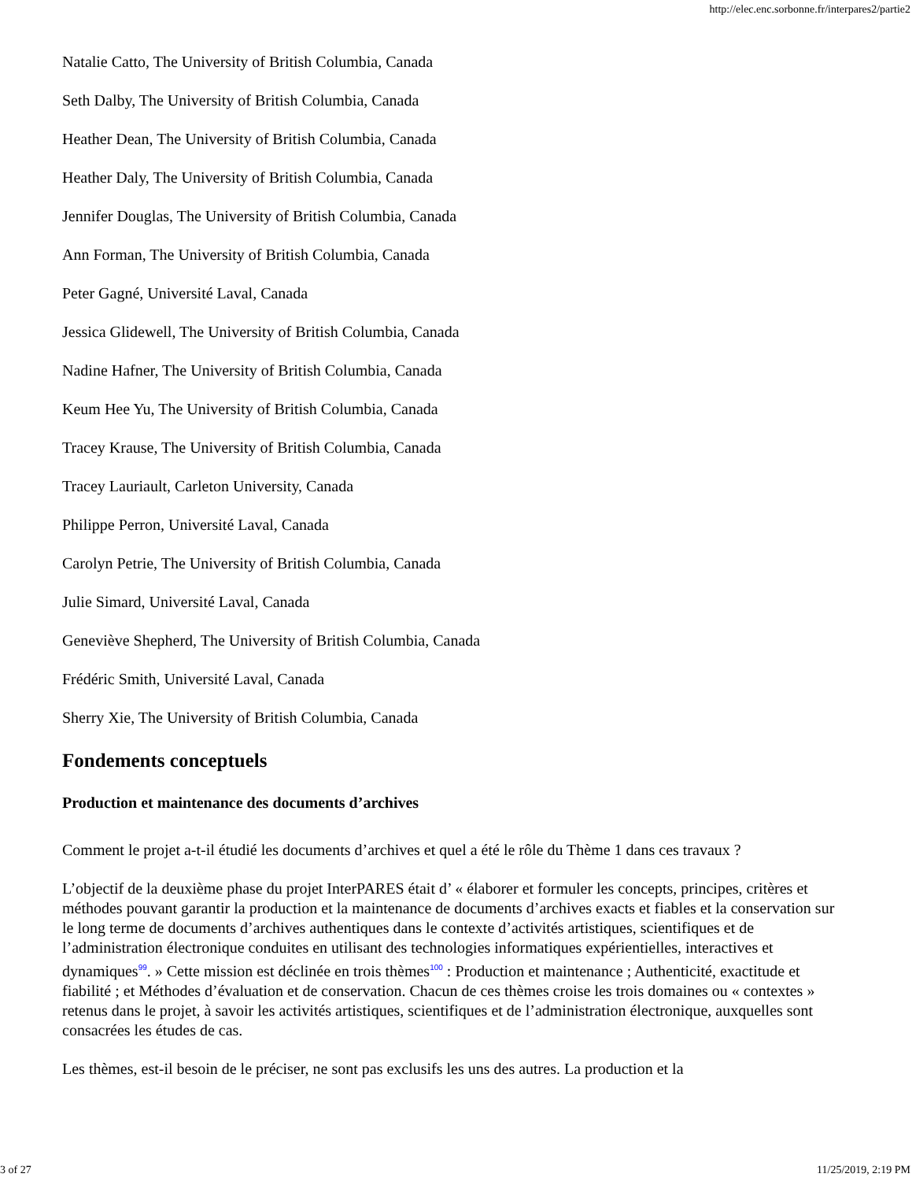http://elec.enc.sorbonne.fr/interpares2/partie2
Natalie Catto, The University of British Columbia, Canada
Seth Dalby, The University of British Columbia, Canada
Heather Dean, The University of British Columbia, Canada
Heather Daly, The University of British Columbia, Canada
Jennifer Douglas, The University of British Columbia, Canada
Ann Forman, The University of British Columbia, Canada
Peter Gagné, Université Laval, Canada
Jessica Glidewell, The University of British Columbia, Canada
Nadine Hafner, The University of British Columbia, Canada
Keum Hee Yu, The University of British Columbia, Canada
Tracey Krause, The University of British Columbia, Canada
Tracey Lauriault, Carleton University, Canada
Philippe Perron, Université Laval, Canada
Carolyn Petrie, The University of British Columbia, Canada
Julie Simard, Université Laval, Canada
Geneviève Shepherd, The University of British Columbia, Canada
Frédéric Smith, Université Laval, Canada
Sherry Xie, The University of British Columbia, Canada
Fondements conceptuels
Production et maintenance des documents d’archives
Comment le projet a-t-il étudié les documents d’archives et quel a été le rôle du Thème 1 dans ces travaux ?
L’objectif de la deuxième phase du projet InterPARES était d’ « élaborer et formuler les concepts, principes, critères et méthodes pouvant garantir la production et la maintenance de documents d’archives exacts et fiables et la conservation sur le long terme de documents d’archives authentiques dans le contexte d’activités artistiques, scientifiques et de l’administration électronique conduites en utilisant des technologies informatiques expérientielles, interactives et dynamiques<sup>99</sup>. » Cette mission est déclinée en trois thèmes<sup>100</sup> : Production et maintenance ; Authenticité, exactitude et fiabilité ; et Méthodes d’évaluation et de conservation. Chacun de ces thèmes croise les trois domaines ou « contextes » retenus dans le projet, à savoir les activités artistiques, scientifiques et de l’administration électronique, auxquelles sont consacrées les études de cas.
Les thèmes, est-il besoin de le préciser, ne sont pas exclusifs les uns des autres. La production et la
3 of 27 11/25/2019, 2:19 PM